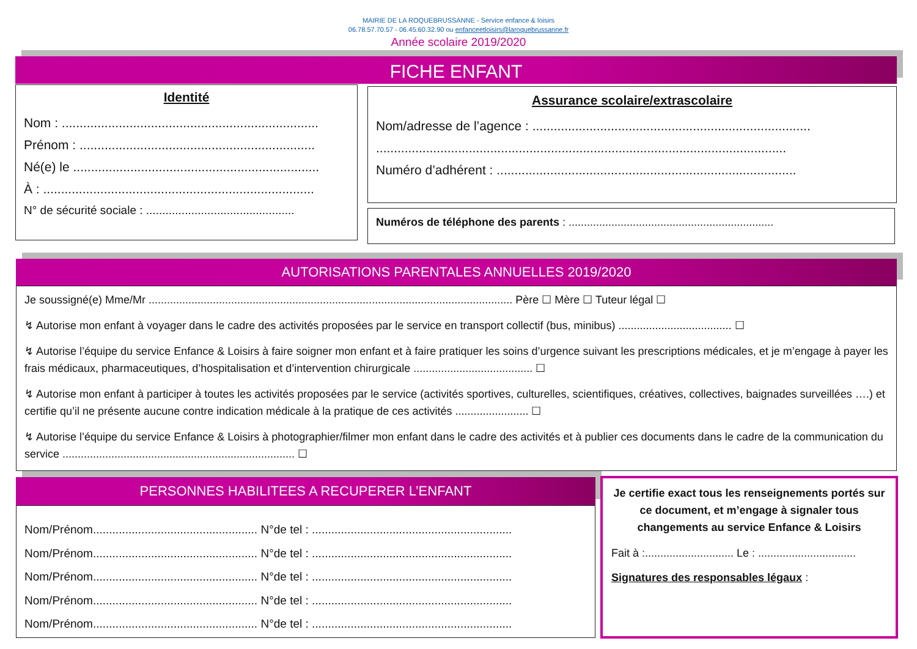MAIRIE DE LA ROQUEBRUSSANNE - Service enfance & loisirs
06.78.57.70.57 - 06.45.60.32.90 ou enfanceetloisirs@laroquebrussanne.fr
Année scolaire 2019/2020
FICHE ENFANT
Identité
Nom : ........................................................................
Prénom : ..................................................................
Né(e) le .....................................................................
À : ............................................................................
N° de sécurité sociale : ..............................................
Assurance scolaire/extrascolaire
Nom/adresse de l’agence : ..............................................................................
...................................................................................................................
Numéro d’adhérent : ....................................................................................
Numéros de téléphone des parents : ...................................................................
AUTORISATIONS PARENTALES ANNUELLES 2019/2020
Je soussigné(e) Mme/Mr ....................................................................................................................... Père ☐ Mère ☐ Tuteur légal ☐
↯ Autorise mon enfant à voyager dans le cadre des activités proposées par le service en transport collectif (bus, minibus) ..................................... ☐
↯ Autorise l’équipe du service Enfance & Loisirs à faire soigner mon enfant et à faire pratiquer les soins d’urgence suivant les prescriptions médicales, et je m’engage à payer les frais médicaux, pharmaceutiques, d’hospitalisation et d’intervention chirurgicale ....................................... ☐
↯ Autorise mon enfant à participer à toutes les activités proposées par le service (activités sportives, culturelles, scientifiques, créatives, collectives, baignades surveillées ….) et certifie qu’il ne présente aucune contre indication médicale à la pratique de ces activités ........................ ☐
↯ Autorise l’équipe du service Enfance & Loisirs à photographier/filmer mon enfant dans le cadre des activités et à publier ces documents dans le cadre de la communication du service ............................................................................ ☐
PERSONNES HABILITEES A RECUPERER L’ENFANT
Nom/Prénom................................................... N°de tel : ..............................................................
Nom/Prénom................................................... N°de tel : ..............................................................
Nom/Prénom................................................... N°de tel : ..............................................................
Nom/Prénom................................................... N°de tel : ..............................................................
Nom/Prénom................................................... N°de tel : ..............................................................
Je certifie exact tous les renseignements portés sur ce document, et m’engage à signaler tous changements au service Enfance & Loisirs
Fait à :............................. Le : ................................
Signatures des responsables légaux :